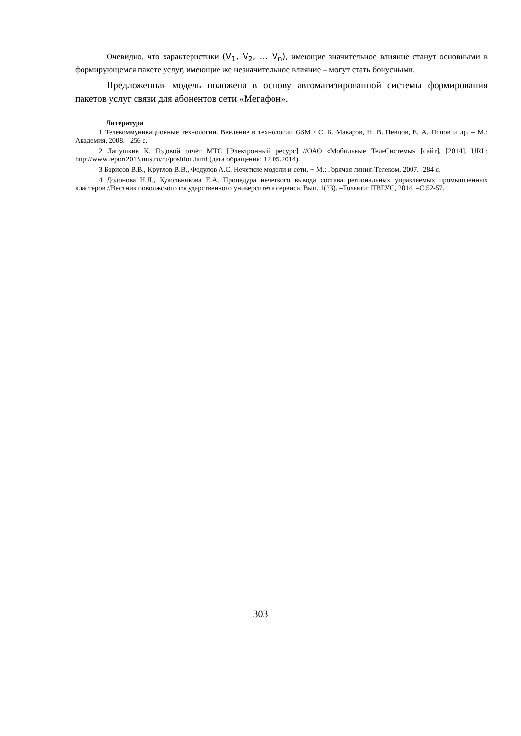Очевидно, что характеристики (V<sub>1</sub>, V<sub>2</sub>, … V<sub>n</sub>), имеющие значительное влияние станут основными в формирующемся пакете услуг, имеющие же незначительное влияние – могут стать бонусными.
Предложенная модель положена в основу автоматизированной системы формирования пакетов услуг связи для абонентов сети «Мегафон».
Литература
1 Телекоммуникационные технологии. Введение в технологии GSM / С. Б. Макаров, Н. В. Певцов, Е. А. Попов и др. – М.: Академия, 2008. –256 с.
2 Лапушкин К. Годовой отчёт МТС [Электронный ресурс] //ОАО «Мобильные ТелеСистемы» [сайт]. [2014]. URL: http://www.report2013.mts.ru/ru/position.html (дата обращения: 12.05.2014).
3 Борисов В.В., Круглов В.В., Федулов А.С. Нечеткие модели и сети. − М.: Горячая линия-Телеком, 2007. -284 с.
4 Додонова Н.Л., Кукольникова Е.А. Процедура нечеткого вывода состава региональных управляемых промышленных кластеров //Вестник поволжского государственного университета сервиса. Вып. 1(33). –Тольяти: ПВГУС, 2014. –С.52-57.
303